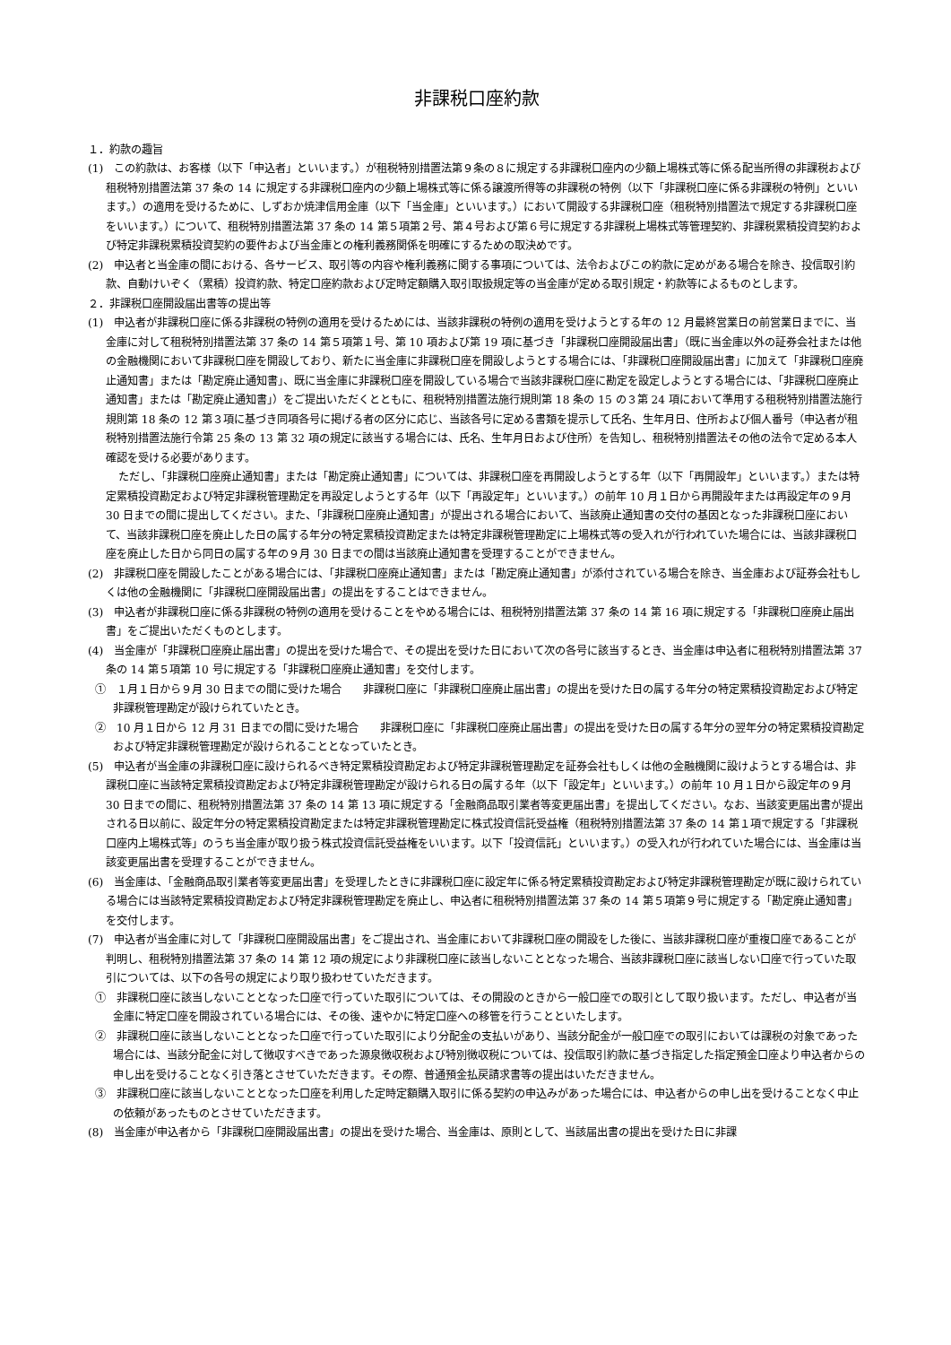非課税口座約款
１．約款の趣旨
(1)　この約款は、お客様（以下「申込者」といいます。）が租税特別措置法第９条の８に規定する非課税口座内の少額上場株式等に係る配当所得の非課税および租税特別措置法第 37 条の 14 に規定する非課税口座内の少額上場株式等に係る譲渡所得等の非課税の特例（以下「非課税口座に係る非課税の特例」といいます。）の適用を受けるために、しずおか焼津信用金庫（以下「当金庫」といいます。）において開設する非課税口座（租税特別措置法で規定する非課税口座をいいます。）について、租税特別措置法第 37 条の 14 第５項第２号、第４号および第６号に規定する非課税上場株式等管理契約、非課税累積投資契約および特定非課税累積投資契約の要件および当金庫との権利義務関係を明確にするための取決めです。
(2)　申込者と当金庫の間における、各サービス、取引等の内容や権利義務に関する事項については、法令およびこの約款に定めがある場合を除き、投信取引約款、自動けいぞく（累積）投資約款、特定口座約款および定時定額購入取引取扱規定等の当金庫が定める取引規定・約款等によるものとします。
２．非課税口座開設届出書等の提出等
(1)　申込者が非課税口座に係る非課税の特例の適用を受けるためには、当該非課税の特例の適用を受けようとする年の 12 月最終営業日の前営業日までに、当金庫に対して租税特別措置法第 37 条の 14 第５項第１号、第 10 項および第 19 項に基づき「非課税口座開設届出書」（既に当金庫以外の証券会社または他の金融機関において非課税口座を開設しており、新たに当金庫に非課税口座を開設しようとする場合には、「非課税口座開設届出書」に加えて「非課税口座廃止通知書」または「勘定廃止通知書」、既に当金庫に非課税口座を開設している場合で当該非課税口座に勘定を設定しようとする場合には、「非課税口座廃止通知書」または「勘定廃止通知書」）をご提出いただくとともに、租税特別措置法施行規則第 18 条の 15 の３第 24 項において準用する租税特別措置法施行規則第 18 条の 12 第３項に基づき同項各号に掲げる者の区分に応じ、当該各号に定める書類を提示して氏名、生年月日、住所および個人番号（申込者が租税特別措置法施行令第 25 条の 13 第 32 項の規定に該当する場合には、氏名、生年月日および住所）を告知し、租税特別措置法その他の法令で定める本人確認を受ける必要があります。
ただし、「非課税口座廃止通知書」または「勘定廃止通知書」については、非課税口座を再開設しようとする年（以下「再開設年」といいます。）または特定累積投資勘定および特定非課税管理勘定を再設定しようとする年（以下「再設定年」といいます。）の前年 10 月１日から再開設年または再設定年の９月 30 日までの間に提出してください。また、「非課税口座廃止通知書」が提出される場合において、当該廃止通知書の交付の基因となった非課税口座において、当該非課税口座を廃止した日の属する年分の特定累積投資勘定または特定非課税管理勘定に上場株式等の受入れが行われていた場合には、当該非課税口座を廃止した日から同日の属する年の９月 30 日までの間は当該廃止通知書を受理することができません。
(2)　非課税口座を開設したことがある場合には、「非課税口座廃止通知書」または「勘定廃止通知書」が添付されている場合を除き、当金庫および証券会社もしくは他の金融機関に「非課税口座開設届出書」の提出をすることはできません。
(3)　申込者が非課税口座に係る非課税の特例の適用を受けることをやめる場合には、租税特別措置法第 37 条の 14 第 16 項に規定する「非課税口座廃止届出書」をご提出いただくものとします。
(4)　当金庫が「非課税口座廃止届出書」の提出を受けた場合で、その提出を受けた日において次の各号に該当するとき、当金庫は申込者に租税特別措置法第 37 条の 14 第５項第 10 号に規定する「非課税口座廃止通知書」を交付します。
①　１月１日から９月 30 日までの間に受けた場合　　非課税口座に「非課税口座廃止届出書」の提出を受けた日の属する年分の特定累積投資勘定および特定非課税管理勘定が設けられていたとき。
②　10 月１日から 12 月 31 日までの間に受けた場合　　非課税口座に「非課税口座廃止届出書」の提出を受けた日の属する年分の翌年分の特定累積投資勘定および特定非課税管理勘定が設けられることとなっていたとき。
(5)　申込者が当金庫の非課税口座に設けられるべき特定累積投資勘定および特定非課税管理勘定を証券会社もしくは他の金融機関に設けようとする場合は、非課税口座に当該特定累積投資勘定および特定非課税管理勘定が設けられる日の属する年（以下「設定年」といいます。）の前年 10 月１日から設定年の９月 30 日までの間に、租税特別措置法第 37 条の 14 第 13 項に規定する「金融商品取引業者等変更届出書」を提出してください。なお、当該変更届出書が提出される日以前に、設定年分の特定累積投資勘定または特定非課税管理勘定に株式投資信託受益権（租税特別措置法第 37 条の 14 第１項で規定する「非課税口座内上場株式等」のうち当金庫が取り扱う株式投資信託受益権をいいます。以下「投資信託」といいます。）の受入れが行われていた場合には、当金庫は当該変更届出書を受理することができません。
(6)　当金庫は、「金融商品取引業者等変更届出書」を受理したときに非課税口座に設定年に係る特定累積投資勘定および特定非課税管理勘定が既に設けられている場合には当該特定累積投資勘定および特定非課税管理勘定を廃止し、申込者に租税特別措置法第 37 条の 14 第５項第９号に規定する「勘定廃止通知書」を交付します。
(7)　申込者が当金庫に対して「非課税口座開設届出書」をご提出され、当金庫において非課税口座の開設をした後に、当該非課税口座が重複口座であることが判明し、租税特別措置法第 37 条の 14 第 12 項の規定により非課税口座に該当しないこととなった場合、当該非課税口座に該当しない口座で行っていた取引については、以下の各号の規定により取り扱わせていただきます。
①　非課税口座に該当しないこととなった口座で行っていた取引については、その開設のときから一般口座での取引として取り扱います。ただし、申込者が当金庫に特定口座を開設されている場合には、その後、速やかに特定口座への移管を行うことといたします。
②　非課税口座に該当しないこととなった口座で行っていた取引により分配金の支払いがあり、当該分配金が一般口座での取引においては課税の対象であった場合には、当該分配金に対して徴収すべきであった源泉徴収税および特別徴収税については、投信取引約款に基づき指定した指定預金口座より申込者からの申し出を受けることなく引き落とさせていただきます。その際、普通預金払戻請求書等の提出はいただきません。
③　非課税口座に該当しないこととなった口座を利用した定時定額購入取引に係る契約の申込みがあった場合には、申込者からの申し出を受けることなく中止の依頼があったものとさせていただきます。
(8)　当金庫が申込者から「非課税口座開設届出書」の提出を受けた場合、当金庫は、原則として、当該届出書の提出を受けた日に非課